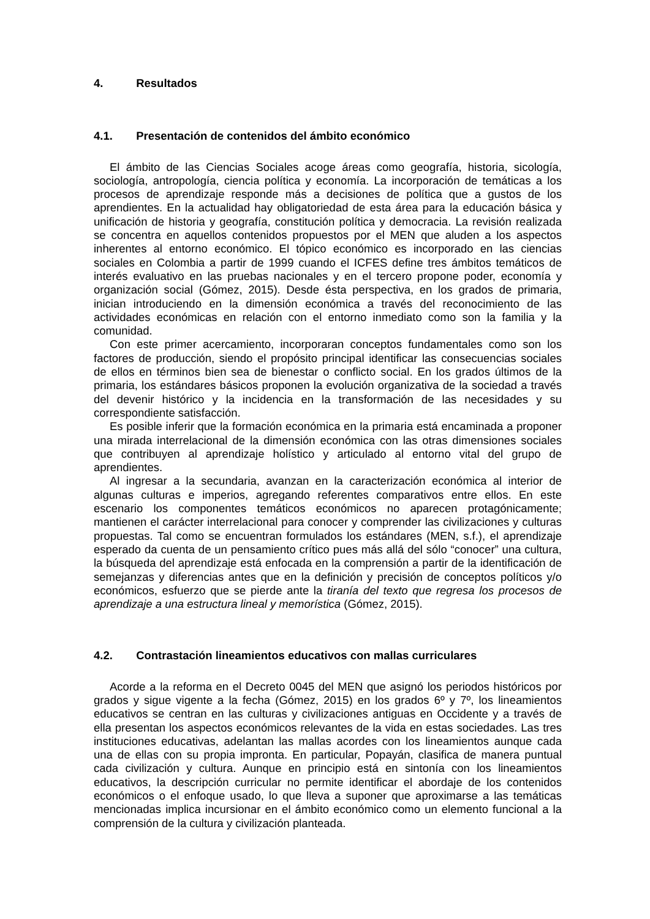4. Resultados
4.1. Presentación de contenidos del ámbito económico
El ámbito de las Ciencias Sociales acoge áreas como geografía, historia, sicología, sociología, antropología, ciencia política y economía. La incorporación de temáticas a los procesos de aprendizaje responde más a decisiones de política que a gustos de los aprendientes. En la actualidad hay obligatoriedad de esta área para la educación básica y unificación de historia y geografía, constitución política y democracia. La revisión realizada se concentra en aquellos contenidos propuestos por el MEN que aluden a los aspectos inherentes al entorno económico. El tópico económico es incorporado en las ciencias sociales en Colombia a partir de 1999 cuando el ICFES define tres ámbitos temáticos de interés evaluativo en las pruebas nacionales y en el tercero propone poder, economía y organización social (Gómez, 2015). Desde ésta perspectiva, en los grados de primaria, inician introduciendo en la dimensión económica a través del reconocimiento de las actividades económicas en relación con el entorno inmediato como son la familia y la comunidad.
Con este primer acercamiento, incorporaran conceptos fundamentales como son los factores de producción, siendo el propósito principal identificar las consecuencias sociales de ellos en términos bien sea de bienestar o conflicto social. En los grados últimos de la primaria, los estándares básicos proponen la evolución organizativa de la sociedad a través del devenir histórico y la incidencia en la transformación de las necesidades y su correspondiente satisfacción.
Es posible inferir que la formación económica en la primaria está encaminada a proponer una mirada interrelacional de la dimensión económica con las otras dimensiones sociales que contribuyen al aprendizaje holístico y articulado al entorno vital del grupo de aprendientes.
Al ingresar a la secundaria, avanzan en la caracterización económica al interior de algunas culturas e imperios, agregando referentes comparativos entre ellos. En este escenario los componentes temáticos económicos no aparecen protagónicamente; mantienen el carácter interrelacional para conocer y comprender las civilizaciones y culturas propuestas. Tal como se encuentran formulados los estándares (MEN, s.f.), el aprendizaje esperado da cuenta de un pensamiento crítico pues más allá del sólo “conocer” una cultura, la búsqueda del aprendizaje está enfocada en la comprensión a partir de la identificación de semejanzas y diferencias antes que en la definición y precisión de conceptos políticos y/o económicos, esfuerzo que se pierde ante la tiranía del texto que regresa los procesos de aprendizaje a una estructura lineal y memorística (Gómez, 2015).
4.2. Contrastación lineamientos educativos con mallas curriculares
Acorde a la reforma en el Decreto 0045 del MEN que asignó los periodos históricos por grados y sigue vigente a la fecha (Gómez, 2015) en los grados 6º y 7º, los lineamientos educativos se centran en las culturas y civilizaciones antiguas en Occidente y a través de ella presentan los aspectos económicos relevantes de la vida en estas sociedades. Las tres instituciones educativas, adelantan las mallas acordes con los lineamientos aunque cada una de ellas con su propia impronta. En particular, Popayán, clasifica de manera puntual cada civilización y cultura. Aunque en principio está en sintonía con los lineamientos educativos, la descripción curricular no permite identificar el abordaje de los contenidos económicos o el enfoque usado, lo que lleva a suponer que aproximarse a las temáticas mencionadas implica incursionar en el ámbito económico como un elemento funcional a la comprensión de la cultura y civilización planteada.